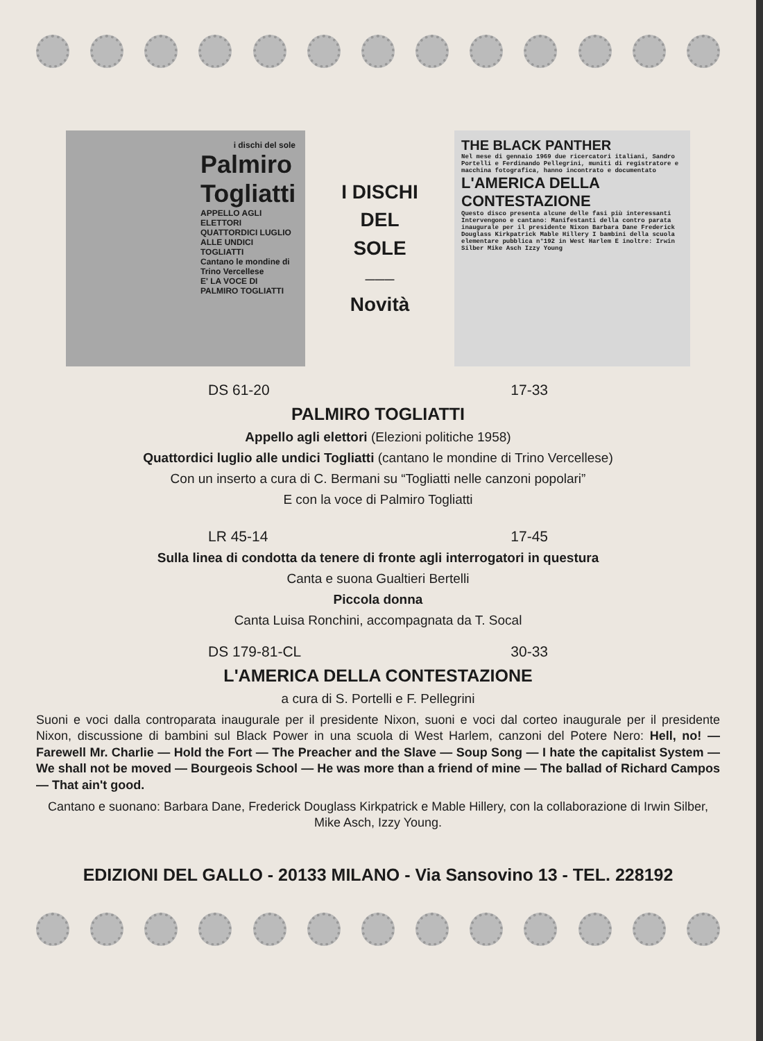i dischi del sole
Palmiro Togliatti
APPELLO AGLI ELETTORI
QUATTORDICI LUGLIO ALLE UNDICI TOGLIATTI
Cantano le mondine di Trino Vercellese
E' LA VOCE DI PALMIRO TOGLIATTI
I DISCHI
DEL
SOLE
———
Novità
THE BLACK PANTHER
Nel mese di gennaio 1969 due ricercatori italiani, Sandro Portelli e Ferdinando Pellegrini, muniti di registratore e macchina fotografica, hanno incontrato e documentato
L'AMERICA DELLA CONTESTAZIONE
Questo disco presenta alcune delle fasi più interessanti
Intervengono e cantano: Manifestanti della contro parata inaugurale per il presidente Nixon Barbara Dane Frederick Douglass Kirkpatrick Mable Hillery I bambini della scuola elementare pubblica n°192 in West Harlem E inoltre: Irwin Silber Mike Asch Izzy Young
DS 61-20 17-33
PALMIRO TOGLIATTI
Appello agli elettori (Elezioni politiche 1958)
Quattordici luglio alle undici Togliatti (cantano le mondine di Trino Vercellese)
Con un inserto a cura di C. Bermani su “Togliatti nelle canzoni popolari”
E con la voce di Palmiro Togliatti
LR 45-14 17-45
Sulla linea di condotta da tenere di fronte agli interrogatori in questura
Canta e suona Gualtieri Bertelli
Piccola donna
Canta Luisa Ronchini, accompagnata da T. Socal
DS 179-81-CL 30-33
L'AMERICA DELLA CONTESTAZIONE
a cura di S. Portelli e F. Pellegrini
Suoni e voci dalla controparata inaugurale per il presidente Nixon, suoni e voci dal corteo inaugurale per il presidente Nixon, discussione di bambini sul Black Power in una scuola di West Harlem, canzoni del Potere Nero: Hell, no! — Farewell Mr. Charlie — Hold the Fort — The Preacher and the Slave — Soup Song — I hate the capitalist System — We shall not be moved — Bourgeois School — He was more than a friend of mine — The ballad of Richard Campos — That ain't good.
Cantano e suonano: Barbara Dane, Frederick Douglass Kirkpatrick e Mable Hillery, con la collaborazione di Irwin Silber, Mike Asch, Izzy Young.
EDIZIONI DEL GALLO - 20133 MILANO - Via Sansovino 13 - TEL. 228192